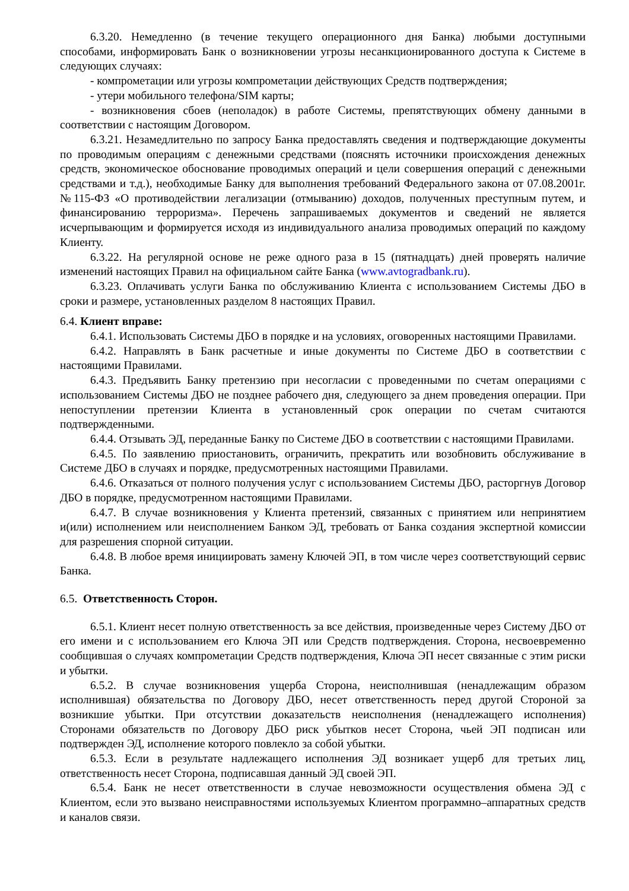6.3.20. Немедленно (в течение текущего операционного дня Банка) любыми доступными способами, информировать Банк о возникновении угрозы несанкционированного доступа к Системе в следующих случаях:
- компрометации или угрозы компрометации действующих Средств подтверждения;
- утери мобильного телефона/SIM карты;
- возникновения сбоев (неполадок) в работе Системы, препятствующих обмену данными в соответствии с настоящим Договором.
6.3.21. Незамедлительно по запросу Банка предоставлять сведения и подтверждающие документы по проводимым операциям с денежными средствами (пояснять источники происхождения денежных средств, экономическое обоснование проводимых операций и цели совершения операций с денежными средствами и т.д.), необходимые Банку для выполнения требований Федерального закона от 07.08.2001г. №115-ФЗ «О противодействии легализации (отмыванию) доходов, полученных преступным путем, и финансированию терроризма». Перечень запрашиваемых документов и сведений не является исчерпывающим и формируется исходя из индивидуального анализа проводимых операций по каждому Клиенту.
6.3.22. На регулярной основе не реже одного раза в 15 (пятнадцать) дней проверять наличие изменений настоящих Правил на официальном сайте Банка (www.avtogradbank.ru).
6.3.23. Оплачивать услуги Банка по обслуживанию Клиента с использованием Системы ДБО в сроки и размере, установленных разделом 8 настоящих Правил.
6.4. Клиент вправе:
6.4.1. Использовать Системы ДБО в порядке и на условиях, оговоренных настоящими Правилами.
6.4.2. Направлять в Банк расчетные и иные документы по Системе ДБО в соответствии с настоящими Правилами.
6.4.3. Предъявить Банку претензию при несогласии с проведенными по счетам операциями с использованием Системы ДБО не позднее рабочего дня, следующего за днем проведения операции. При непоступлении претензии Клиента в установленный срок операции по счетам считаются подтвержденными.
6.4.4. Отзывать ЭД, переданные Банку по Системе ДБО в соответствии с настоящими Правилами.
6.4.5. По заявлению приостановить, ограничить, прекратить или возобновить обслуживание в Системе ДБО в случаях и порядке, предусмотренных настоящими Правилами.
6.4.6. Отказаться от полного получения услуг с использованием Системы ДБО, расторгнув Договор ДБО в порядке, предусмотренном настоящими Правилами.
6.4.7. В случае возникновения у Клиента претензий, связанных с принятием или непринятием и(или) исполнением или неисполнением Банком ЭД, требовать от Банка создания экспертной комиссии для разрешения спорной ситуации.
6.4.8. В любое время инициировать замену Ключей ЭП, в том числе через соответствующий сервис Банка.
6.5. Ответственность Сторон.
6.5.1. Клиент несет полную ответственность за все действия, произведенные через Систему ДБО от его имени и с использованием его Ключа ЭП или Средств подтверждения. Сторона, несвоевременно сообщившая о случаях компрометации Средств подтверждения, Ключа ЭП несет связанные с этим риски и убытки.
6.5.2. В случае возникновения ущерба Сторона, неисполнившая (ненадлежащим образом исполнившая) обязательства по Договору ДБО, несет ответственность перед другой Стороной за возникшие убытки. При отсутствии доказательств неисполнения (ненадлежащего исполнения) Сторонами обязательств по Договору ДБО риск убытков несет Сторона, чьей ЭП подписан или подтвержден ЭД, исполнение которого повлекло за собой убытки.
6.5.3. Если в результате надлежащего исполнения ЭД возникает ущерб для третьих лиц, ответственность несет Сторона, подписавшая данный ЭД своей ЭП.
6.5.4. Банк не несет ответственности в случае невозможности осуществления обмена ЭД с Клиентом, если это вызвано неисправностями используемых Клиентом программно–аппаратных средств и каналов связи.